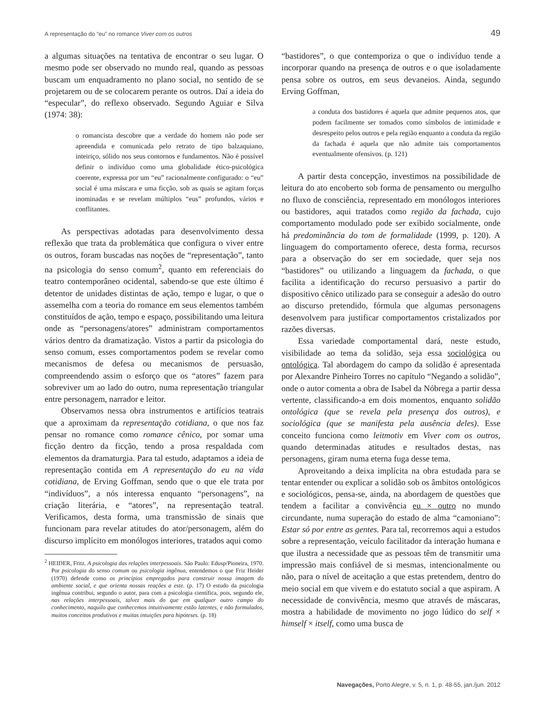A representação do “eu” no romance Viver com os outros 49
a algumas situações na tentativa de encontrar o seu lugar. O mesmo pode ser observado no mundo real, quando as pessoas buscam um enquadramento no plano social, no sentido de se projetarem ou de se colocarem perante os outros. Daí a ideia do “especular”, do reflexo observado. Segundo Aguiar e Silva (1974: 38):
o romancista descobre que a verdade do homem não pode ser apreendida e comunicada pelo retrato de tipo balzaquiano, inteiriço, sólido nos seus contornos e fundamentos. Não é possível definir o indivíduo como uma globalidade ético-psicológica coerente, expressa por um “eu” racionalmente configurado: o “eu” social é uma máscara e uma ficção, sob as quais se agitam forças inominadas e se revelam múltiplos “eus” profundos, vários e conflitantes.
As perspectivas adotadas para desenvolvimento dessa reflexão que trata da problemática que configura o viver entre os outros, foram buscadas nas noções de “representação”, tanto na psicologia do senso comum<sup>2</sup>, quanto em referenciais do teatro contemporâneo ocidental, sabendo-se que este último é detentor de unidades distintas de ação, tempo e lugar, o que o assemelha com a teoria do romance em seus elementos também constituídos de ação, tempo e espaço, possibilitando uma leitura onde as “personagens/atores” administram comportamentos vários dentro da dramatização. Vistos a partir da psicologia do senso comum, esses comportamentos podem se revelar como mecanismos de defesa ou mecanismos de persuasão, compreendendo assim o esforço que os “atores” fazem para sobreviver um ao lado do outro, numa representação triangular entre personagem, narrador e leitor.
Observamos nessa obra instrumentos e artifícios teatrais que a aproximam da representação cotidiana, o que nos faz pensar no romance como romance cênico, por somar uma ficção dentro da ficção, tendo a prosa respaldada com elementos da dramaturgia. Para tal estudo, adaptamos a ideia de representação contida em A representação do eu na vida cotidiana, de Erving Goffman, sendo que o que ele trata por “indivíduos”, a nós interessa enquanto “personagens”, na criação literária, e “atores”, na representação teatral. Verificamos, desta forma, uma transmissão de sinais que funcionam para revelar atitudes do ator/personagem, além do discurso implícito em monólogos interiores, tratados aqui como
<sup>2</sup> HEIDER, Fritz. A psicologia das relações interpessoais. São Paulo: Edusp/Pioneira, 1970. Por psicologia do senso comum ou psicologia ingênua, entendemos o que Friz Heider (1970) defende como os princípios empregados para construir nossa imagem do ambiente social, e que orienta nossas reações a este. (p. 17) O estudo da psicologia ingênua contribui, segundo o autor, para com a psicologia científica, pois, segundo ele, nas relações interpessoais, talvez mais do que em qualquer outro campo do conhecimento, naquilo que conhecemos intuitivamente estão latentes, e não formulados, muitos conceitos produtivos e muitas intuições para hipóteses. (p. 18)
“bastidores”, o que contemporiza o que o indivíduo tende a incorporar quando na presença de outros e o que isoladamente pensa sobre os outros, em seus devaneios. Ainda, segundo Erving Goffman,
a conduta dos bastidores é aquela que admite pequenos atos, que podem facilmente ser tomados como símbolos de intimidade e desrespeito pelos outros e pela região enquanto a conduta da região da fachada é aquela que não admite tais comportamentos eventualmente ofensivos. (p. 121)
A partir desta concepção, investimos na possibilidade de leitura do ato encoberto sob forma de pensamento ou mergulho no fluxo de consciência, representado em monólogos interiores ou bastidores, aqui tratados como região da fachada, cujo comportamento modulado pode ser exibido socialmente, onde há predominância do tom de formalidade (1999, p. 120). A linguagem do comportamento oferece, desta forma, recursos para a observação do ser em sociedade, quer seja nos “bastidores” ou utilizando a linguagem da fachada, o que facilita a identificação do recurso persuasivo a partir do dispositivo cênico utilizado para se conseguir a adesão do outro ao discurso pretendido, fórmula que algumas personagens desenvolvem para justificar comportamentos cristalizados por razões diversas.
Essa variedade comportamental dará, neste estudo, visibilidade ao tema da solidão, seja essa sociológica ou ontológica. Tal abordagem do campo da solidão é apresentada por Alexandre Pinheiro Torres no capítulo “Negando a solidão”, onde o autor comenta a obra de Isabel da Nóbrega a partir dessa vertente, classificando-a em dois momentos, enquanto solidão ontológica (que se revela pela presença dos outros), e sociológica (que se manifesta pela ausência deles). Esse conceito funciona como leitmotiv em Viver com os outros, quando determinadas atitudes e resultados destas, nas personagens, giram numa eterna fuga desse tema.
Aproveitando a deixa implícita na obra estudada para se tentar entender ou explicar a solidão sob os âmbitos ontológicos e sociológicos, pensa-se, ainda, na abordagem de questões que tendem a facilitar a convivência eu × outro no mundo circundante, numa superação do estado de alma “camoniano”: Estar só por entre as gentes. Para tal, recorremos aqui a estudos sobre a representação, veículo facilitador da interação humana e que ilustra a necessidade que as pessoas têm de transmitir uma impressão mais confiável de si mesmas, intencionalmente ou não, para o nível de aceitação a que estas pretendem, dentro do meio social em que vivem e do estatuto social a que aspiram. A necessidade de convivência, mesmo que através de máscaras, mostra a habilidade de movimento no jogo lúdico do self × himself × itself, como uma busca de
Navegações, Porto Alegre, v. 5, n. 1, p. 48-55, jan./jun. 2012